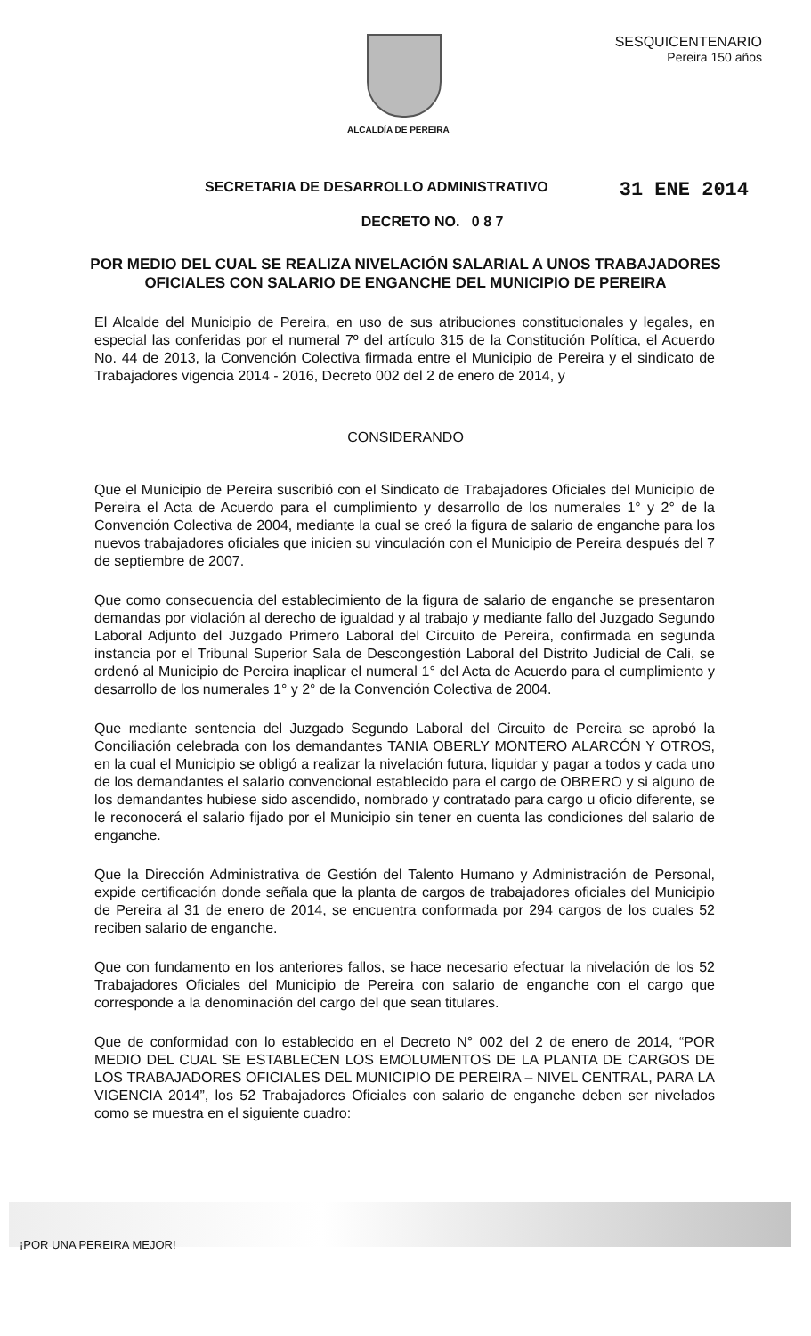ALCALDÍA DE PEREIRA
SESQUICENTENARIO
Pereira 150 años
SECRETARIA DE DESARROLLO ADMINISTRATIVO 31 ENE 2014
DECRETO NO. 0 8 7
POR MEDIO DEL CUAL SE REALIZA NIVELACIÓN SALARIAL A UNOS TRABAJADORES OFICIALES CON SALARIO DE ENGANCHE DEL MUNICIPIO DE PEREIRA
El Alcalde del Municipio de Pereira, en uso de sus atribuciones constitucionales y legales, en especial las conferidas por el numeral 7º del artículo 315 de la Constitución Política, el Acuerdo No. 44 de 2013, la Convención Colectiva firmada entre el Municipio de Pereira y el sindicato de Trabajadores vigencia 2014 - 2016, Decreto 002 del 2 de enero de 2014, y
CONSIDERANDO
Que el Municipio de Pereira suscribió con el Sindicato de Trabajadores Oficiales del Municipio de Pereira el Acta de Acuerdo para el cumplimiento y desarrollo de los numerales 1° y 2° de la Convención Colectiva de 2004, mediante la cual se creó la figura de salario de enganche para los nuevos trabajadores oficiales que inicien su vinculación con el Municipio de Pereira después del 7 de septiembre de 2007.
Que como consecuencia del establecimiento de la figura de salario de enganche se presentaron demandas por violación al derecho de igualdad y al trabajo y mediante fallo del Juzgado Segundo Laboral Adjunto del Juzgado Primero Laboral del Circuito de Pereira, confirmada en segunda instancia por el Tribunal Superior Sala de Descongestión Laboral del Distrito Judicial de Cali, se ordenó al Municipio de Pereira inaplicar el numeral 1° del Acta de Acuerdo para el cumplimiento y desarrollo de los numerales 1° y 2° de la Convención Colectiva de 2004.
Que mediante sentencia del Juzgado Segundo Laboral del Circuito de Pereira se aprobó la Conciliación celebrada con los demandantes TANIA OBERLY MONTERO ALARCÓN Y OTROS, en la cual el Municipio se obligó a realizar la nivelación futura, liquidar y pagar a todos y cada uno de los demandantes el salario convencional establecido para el cargo de OBRERO y si alguno de los demandantes hubiese sido ascendido, nombrado y contratado para cargo u oficio diferente, se le reconocerá el salario fijado por el Municipio sin tener en cuenta las condiciones del salario de enganche.
Que la Dirección Administrativa de Gestión del Talento Humano y Administración de Personal, expide certificación donde señala que la planta de cargos de trabajadores oficiales del Municipio de Pereira al 31 de enero de 2014, se encuentra conformada por 294 cargos de los cuales 52 reciben salario de enganche.
Que con fundamento en los anteriores fallos, se hace necesario efectuar la nivelación de los 52 Trabajadores Oficiales del Municipio de Pereira con salario de enganche con el cargo que corresponde a la denominación del cargo del que sean titulares.
Que de conformidad con lo establecido en el Decreto N° 002 del 2 de enero de 2014, “POR MEDIO DEL CUAL SE ESTABLECEN LOS EMOLUMENTOS DE LA PLANTA DE CARGOS DE LOS TRABAJADORES OFICIALES DEL MUNICIPIO DE PEREIRA – NIVEL CENTRAL, PARA LA VIGENCIA 2014”, los 52 Trabajadores Oficiales con salario de enganche deben ser nivelados como se muestra en el siguiente cuadro:
¡POR UNA PEREIRA MEJOR!